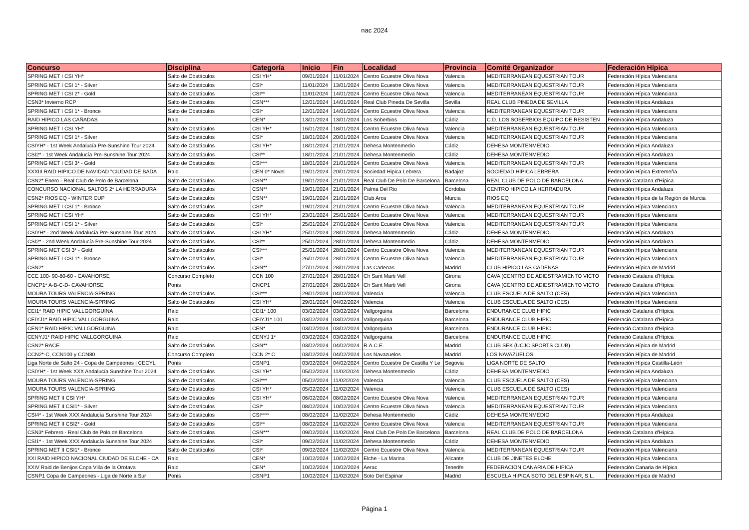nac 2024
| Concurso | Disciplina | Categoría | Inicio | Fin | Localidad | Provincia | Comité Organizador | Federación Hípica |
| --- | --- | --- | --- | --- | --- | --- | --- | --- |
| SPRING MET I CSI YH* | Salto de Obstáculos | CSI YH* | 09/01/2024 | 11/01/2024 | Centro Ecuestre Oliva Nova | Valencia | MEDITERRANEAN EQUESTRIAN TOUR | Federación Hípica Valenciana |
| SPRING MET I CSI 1* - Silver | Salto de Obstáculos | CSI* | 11/01/2024 | 13/01/2024 | Centro Ecuestre Oliva Nova | Valencia | MEDITERRANEAN EQUESTRIAN TOUR | Federación Hípica Valenciana |
| SPRING MET I CSI 2* - Gold | Salto de Obstáculos | CSI** | 11/01/2024 | 14/01/2024 | Centro Ecuestre Oliva Nova | Valencia | MEDITERRANEAN EQUESTRIAN TOUR | Federación Hípica Valenciana |
| CSN3* Invierno RCP | Salto de Obstáculos | CSN*** | 12/01/2024 | 14/01/2024 | Real Club Pineda De Sevilla | Sevilla | REAL CLUB PINEDA DE SEVILLA | Federación Hípica Andaluza |
| SPRING MET I CSI 1* - Bronce | Salto de Obstáculos | CSI* | 12/01/2024 | 14/01/2024 | Centro Ecuestre Oliva Nova | Valencia | MEDITERRANEAN EQUESTRIAN TOUR | Federación Hípica Valenciana |
| RAID HIPICO LAS CAÑADAS | Raid | CEN* | 13/01/2024 | 13/01/2024 | Los Soberbios | Cádiz | C.D. LOS SOBERBIOS EQUIPO DE RESISTEN | Federación Hípica Andaluza |
| SPRING MET I CSI YH* | Salto de Obstáculos | CSI YH* | 16/01/2024 | 18/01/2024 | Centro Ecuestre Oliva Nova | Valencia | MEDITERRANEAN EQUESTRIAN TOUR | Federación Hípica Valenciana |
| SPRING MET I CSI 1* - Silver | Salto de Obstáculos | CSI* | 18/01/2024 | 20/01/2024 | Centro Ecuestre Oliva Nova | Valencia | MEDITERRANEAN EQUESTRIAN TOUR | Federación Hípica Valenciana |
| CSIYH* - 1st Week Andalucía Pre-Sunshine Tour 2024 | Salto de Obstáculos | CSI YH* | 18/01/2024 | 21/01/2024 | Dehesa Montenmedio | Cádiz | DEHESA MONTENMEDIO | Federación Hípica Andaluza |
| CSI2* - 1st Week Andalucía Pre-Sunshine Tour 2024 | Salto de Obstáculos | CSI** | 18/01/2024 | 21/01/2024 | Dehesa Montenmedio | Cádiz | DEHESA MONTENMEDIO | Federación Hípica Andaluza |
| SPRING MET I CSI 3* - Gold | Salto de Obstáculos | CSI*** | 18/01/2024 | 21/01/2024 | Centro Ecuestre Oliva Nova | Valencia | MEDITERRANEAN EQUESTRIAN TOUR | Federación Hípica Valenciana |
| XXXIII RAID HIPICO DE NAVIDAD "CIUDAD DE BADA | Raid | CEN 0* Novel | 19/01/2024 | 20/01/2024 | Sociedad Hipica Lebrera | Badajoz | SOCIEDAD HIPICA LEBRERA | Federación Hípica Extremeña |
| CSN2* Enero - Real Club de Polo de Barcelona | Salto de Obstáculos | CSN** | 19/01/2024 | 21/01/2024 | Real Club De Polo De Barcelona | Barcelona | REAL CLUB DE POLO DE BARCELONA | Federació Catalana d'Hípica |
| CONCURSO NACIONAL SALTOS 2* LA HERRADURA | Salto de Obstáculos | CSN** | 19/01/2024 | 21/01/2024 | Palma Del Rio | Córdoba | CENTRO HIPICO LA HERRADURA | Federación Hípica Andaluza |
| CSN2* RIOS EQ - WINTER CUP | Salto de Obstáculos | CSN** | 19/01/2024 | 21/01/2024 | Club Aros | Murcia | RIOS EQ | Federación Hípica de la Región de Murcia |
| SPRING MET I CSI 1* - Bronce | Salto de Obstáculos | CSI* | 19/01/2024 | 21/01/2024 | Centro Ecuestre Oliva Nova | Valencia | MEDITERRANEAN EQUESTRIAN TOUR | Federación Hípica Valenciana |
| SPRING MET I CSI YH* | Salto de Obstáculos | CSI YH* | 23/01/2024 | 25/01/2024 | Centro Ecuestre Oliva Nova | Valencia | MEDITERRANEAN EQUESTRIAN TOUR | Federación Hípica Valenciana |
| SPRING MET I CSI 1* - Silver | Salto de Obstáculos | CSI* | 25/01/2024 | 27/01/2024 | Centro Ecuestre Oliva Nova | Valencia | MEDITERRANEAN EQUESTRIAN TOUR | Federación Hípica Valenciana |
| CSIYH* - 2nd Week Andalucía Pre-Sunshine Tour 2024 | Salto de Obstáculos | CSI YH* | 25/01/2024 | 28/01/2024 | Dehesa Montenmedio | Cádiz | DEHESA MONTENMEDIO | Federación Hípica Andaluza |
| CSI2* - 2nd Week Andalucía Pre-Sunshine Tour 2024 | Salto de Obstáculos | CSI** | 25/01/2024 | 28/01/2024 | Dehesa Montenmedio | Cádiz | DEHESA MONTENMEDIO | Federación Hípica Andaluza |
| SPRING MET CSI 3* - Gold | Salto de Obstáculos | CSI*** | 25/01/2024 | 28/01/2024 | Centro Ecuestre Oliva Nova | Valencia | MEDITERRANEAN EQUESTRIAN TOUR | Federación Hípica Valenciana |
| SPRING MET I CSI 1* - Bronce | Salto de Obstáculos | CSI* | 26/01/2024 | 28/01/2024 | Centro Ecuestre Oliva Nova | Valencia | MEDITERRANEAN EQUESTRIAN TOUR | Federación Hípica Valenciana |
| CSN2* | Salto de Obstáculos | CSN** | 27/01/2024 | 28/01/2024 | Las Cadenas | Madrid | CLUB HIPICO LAS CADENAS | Federación Hípica de Madrid |
| CCE 100- 90-80-60 - CAVAHORSE | Concurso Completo | CCN 100 | 27/01/2024 | 28/01/2024 | Ch Sant Marti Vell | Girona | CAVA (CENTRO DE ADIESTRAMIENTO VICTO | Federació Catalana d'Hípica |
| CNCP1* A-B-C-D- CAVAHORSE | Ponis | CNCP1 | 27/01/2024 | 28/01/2024 | Ch Sant Marti Vell | Girona | CAVA (CENTRO DE ADIESTRAMIENTO VICTO | Federació Catalana d'Hípica |
| MOURA TOURS VALENCIA-SPRING | Salto de Obstáculos | CSI*** | 29/01/2024 | 04/02/2024 | Valencia | Valencia | CLUB ESCUELA DE SALTO (CES) | Federación Hípica Valenciana |
| MOURA TOURS VALENCIA-SPRING | Salto de Obstáculos | CSI YH* | 29/01/2024 | 04/02/2024 | Valencia | Valencia | CLUB ESCUELA DE SALTO (CES) | Federación Hípica Valenciana |
| CEI1* RAID HIPIC VALLGORGUINA | Raid | CEI1* 100 | 03/02/2024 | 03/02/2024 | Vallgorguina | Barcelona | ENDURANCE CLUB HIPIC | Federació Catalana d'Hípica |
| CEIYJ1* RAID HIPIC VALLGORGUINA | Raid | CEIYJ1* 100 | 03/02/2024 | 03/02/2024 | Vallgorguina | Barcelona | ENDURANCE CLUB HIPIC | Federació Catalana d'Hípica |
| CEN1* RAID HIPIC VALLGORGUINA | Raid | CEN* | 03/02/2024 | 03/02/2024 | Vallgorguina | Barcelona | ENDURANCE CLUB HIPIC | Federació Catalana d'Hípica |
| CENYJ1* RAID HIPIC VALLGORGUINA | Raid | CENYJ 1* | 03/02/2024 | 03/02/2024 | Vallgorguina | Barcelona | ENDURANCE CLUB HIPIC | Federació Catalana d'Hípica |
| CSN2* RACE | Salto de Obstáculos | CSN** | 03/02/2024 | 04/02/2024 | R.A.C.E. | Madrid | CLUB SEK (UCJC SPORTS CLUB) | Federación Hípica de Madrid |
| CCN2*-C, CCN100 y CCN80 | Concurso Completo | CCN 2* C | 03/02/2024 | 04/02/2024 | Los Navazuelos | Madrid | LOS NAVAZUELOS | Federación Hípica de Madrid |
| Liga Norte de Salto 24 - Copa de Campeones / CECYL | Ponis | CSNP1 | 03/02/2024 | 04/02/2024 | Centro Ecuestre De Castilla Y Le | Segovia | LIGA NORTE DE SALTO | Federación Hípica Castilla-León |
| CSIYH* - 1st Week XXX Andalucía Sunshine Tour 2024 | Salto de Obstáculos | CSI YH* | 05/02/2024 | 11/02/2024 | Dehesa Montenmedio | Cádiz | DEHESA MONTENMEDIO | Federación Hípica Andaluza |
| MOURA TOURS VALENCIA-SPRING | Salto de Obstáculos | CSI*** | 05/02/2024 | 11/02/2024 | Valencia | Valencia | CLUB ESCUELA DE SALTO (CES) | Federación Hípica Valenciana |
| MOURA TOURS VALENCIA-SPRING | Salto de Obstáculos | CSI YH* | 05/02/2024 | 11/02/2024 | Valencia | Valencia | CLUB ESCUELA DE SALTO (CES) | Federación Hípica Valenciana |
| SPRING MET II CSI YH* | Salto de Obstáculos | CSI YH* | 06/02/2024 | 08/02/2024 | Centro Ecuestre Oliva Nova | Valencia | MEDITERRANEAN EQUESTRIAN TOUR | Federación Hípica Valenciana |
| SPRING MET II CSI1* - Silver | Salto de Obstáculos | CSI* | 08/02/2024 | 10/02/2024 | Centro Ecuestre Oliva Nova | Valencia | MEDITERRANEAN EQUESTRIAN TOUR | Federación Hípica Valenciana |
| CSI4* - 1st Week XXX Andalucía Sunshine Tour 2024 | Salto de Obstáculos | CSI**** | 08/02/2024 | 11/02/2024 | Dehesa Montenmedio | Cádiz | DEHESA MONTENMEDIO | Federación Hípica Andaluza |
| SPRING MET II CSI2* - Gold | Salto de Obstáculos | CSI** | 08/02/2024 | 11/02/2024 | Centro Ecuestre Oliva Nova | Valencia | MEDITERRANEAN EQUESTRIAN TOUR | Federación Hípica Valenciana |
| CSN3* Febrero - Real Club de Polo de Barcelona | Salto de Obstáculos | CSN*** | 09/02/2024 | 11/02/2024 | Real Club De Polo De Barcelona | Barcelona | REAL CLUB DE POLO DE BARCELONA | Federació Catalana d'Hípica |
| CSI1* - 1st Week XXX Andalucía Sunshine Tour 2024 | Salto de Obstáculos | CSI* | 09/02/2024 | 11/02/2024 | Dehesa Montenmedio | Cádiz | DEHESA MONTENMEDIO | Federación Hípica Andaluza |
| SPRING MET II CSI1* - Bronce | Salto de Obstáculos | CSI* | 09/02/2024 | 11/02/2024 | Centro Ecuestre Oliva Nova | Valencia | MEDITERRANEAN EQUESTRIAN TOUR | Federación Hípica Valenciana |
| XXI RAID HIPICO NACIONAL CIUDAD DE ELCHE - CA | Raid | CEN* | 10/02/2024 | 10/02/2024 | Elche - La Marina | Alicante | CLUB DE JINETES ELCHE | Federación Hípica Valenciana |
| XXIV Raid de Benijos Copa Villa de la Orotava | Raid | CEN* | 10/02/2024 | 10/02/2024 | Aerac | Tenerife | FEDERACION CANARIA DE HIPICA | Federación Canaria de Hípica |
| CSNP1 Copa de Campeones - Liga de Norte a Sur | Ponis | CSNP1 | 10/02/2024 | 11/02/2024 | Soto Del Espinar | Madrid | ESCUELA HIPICA SOTO DEL ESPINAR, S.L. | Federación Hípica de Madrid |
Página 1